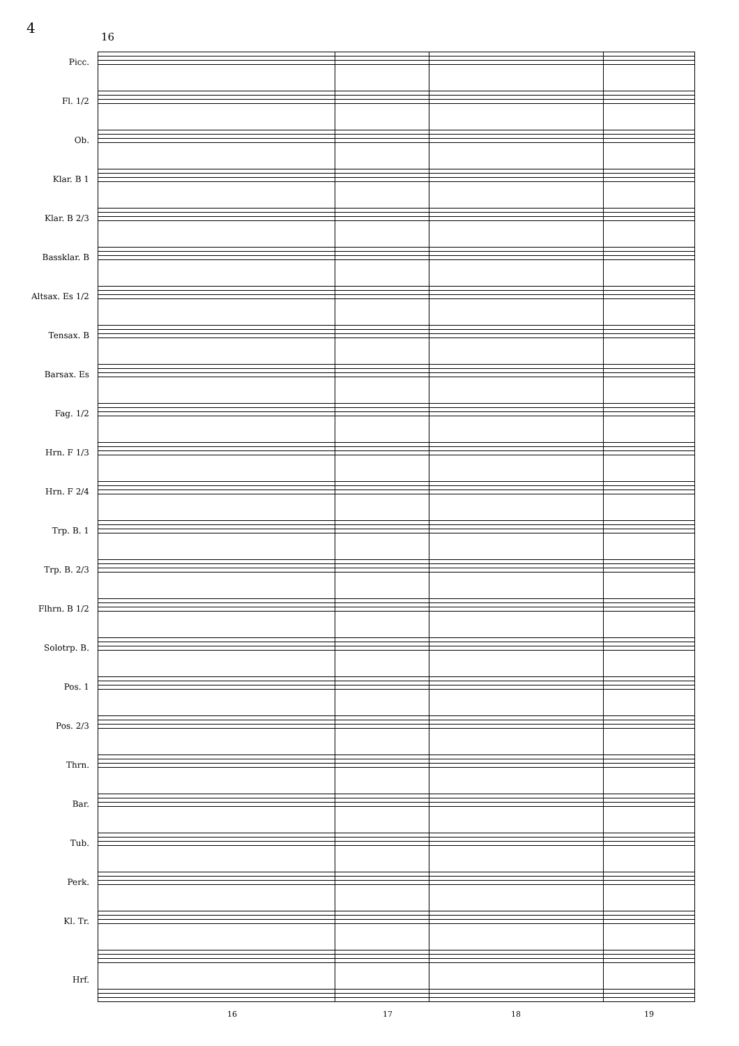4
16
Picc.
Fl. 1/2
Ob.
Klar. B 1
Klar. B 2/3
Bassklar. B
Altsax. Es 1/2
Tensax. B
Barsax. Es
Fag. 1/2
Hrn. F 1/3
Hrn. F 2/4
Trp. B. 1
Trp. B. 2/3
Flhrn. B 1/2
Solotrp. B.
Pos. 1
Pos. 2/3
Thrn.
Bar.
Tub.
Perk.
Kl. Tr.
Hrf.
16 17 18 19